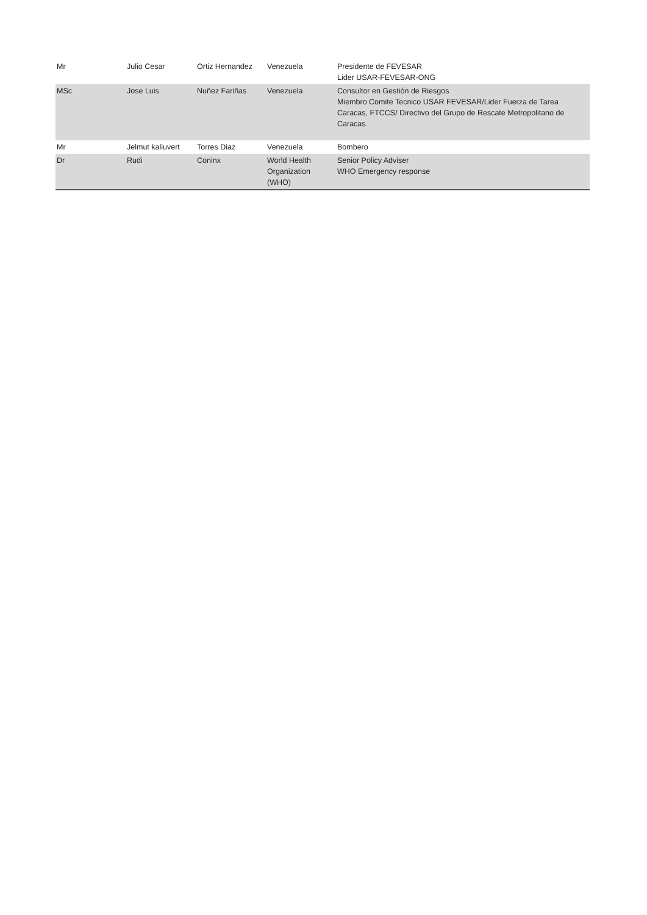| Mr | Julio Cesar | Ortiz Hernandez | Venezuela | Presidente de FEVESAR Lider USAR-FEVESAR-ONG |
| MSc | Jose Luis | Nuñez Fariñas | Venezuela | Consultor en Gestión de Riesgos Miembro Comite Tecnico USAR FEVESAR/Lider Fuerza de Tarea Caracas, FTCCS/ Directivo del Grupo de Rescate Metropolitano de Caracas. |
| Mr | Jelmut kaliuvert | Torres Diaz | Venezuela | Bombero |
| Dr | Rudi | Coninx | World Health Organization (WHO) | Senior Policy Adviser WHO Emergency response |